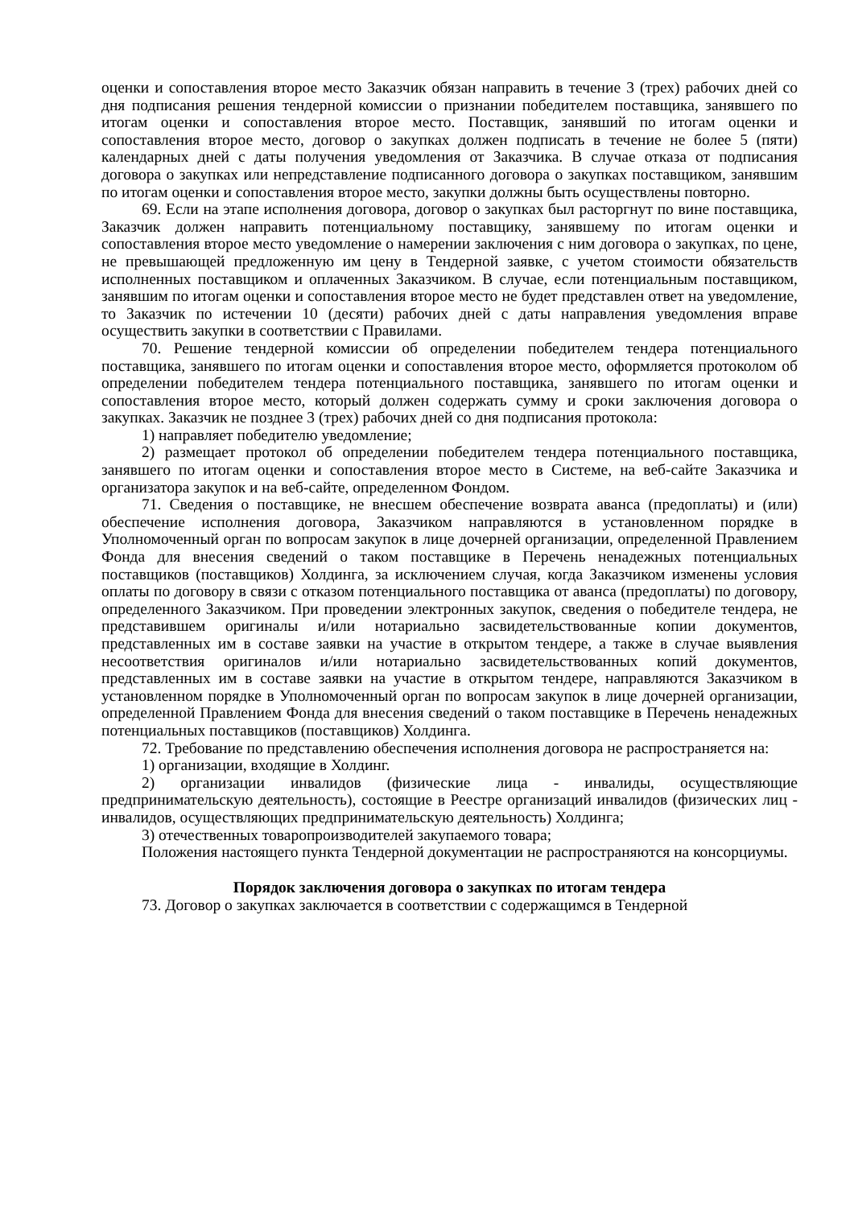оценки и сопоставления второе место Заказчик обязан направить в течение 3 (трех) рабочих дней со дня подписания решения тендерной комиссии о признании победителем поставщика, занявшего по итогам оценки и сопоставления второе место. Поставщик, занявший по итогам оценки и сопоставления второе место, договор о закупках должен подписать в течение не более 5 (пяти) календарных дней с даты получения уведомления от Заказчика. В случае отказа от подписания договора о закупках или непредставление подписанного договора о закупках поставщиком, занявшим по итогам оценки и сопоставления второе место, закупки должны быть осуществлены повторно.
69. Если на этапе исполнения договора, договор о закупках был расторгнут по вине поставщика, Заказчик должен направить потенциальному поставщику, занявшему по итогам оценки и сопоставления второе место уведомление о намерении заключения с ним договора о закупках, по цене, не превышающей предложенную им цену в Тендерной заявке, с учетом стоимости обязательств исполненных поставщиком и оплаченных Заказчиком. В случае, если потенциальным поставщиком, занявшим по итогам оценки и сопоставления второе место не будет представлен ответ на уведомление, то Заказчик по истечении 10 (десяти) рабочих дней с даты направления уведомления вправе осуществить закупки в соответствии с Правилами.
70. Решение тендерной комиссии об определении победителем тендера потенциального поставщика, занявшего по итогам оценки и сопоставления второе место, оформляется протоколом об определении победителем тендера потенциального поставщика, занявшего по итогам оценки и сопоставления второе место, который должен содержать сумму и сроки заключения договора о закупках. Заказчик не позднее 3 (трех) рабочих дней со дня подписания протокола:
1) направляет победителю уведомление;
2) размещает протокол об определении победителем тендера потенциального поставщика, занявшего по итогам оценки и сопоставления второе место в Системе, на веб-сайте Заказчика и организатора закупок и на веб-сайте, определенном Фондом.
71. Сведения о поставщике, не внесшем обеспечение возврата аванса (предоплаты) и (или) обеспечение исполнения договора, Заказчиком направляются в установленном порядке в Уполномоченный орган по вопросам закупок в лице дочерней организации, определенной Правлением Фонда для внесения сведений о таком поставщике в Перечень ненадежных потенциальных поставщиков (поставщиков) Холдинга, за исключением случая, когда Заказчиком изменены условия оплаты по договору в связи с отказом потенциального поставщика от аванса (предоплаты) по договору, определенного Заказчиком. При проведении электронных закупок, сведения о победителе тендера, не представившем оригиналы и/или нотариально засвидетельствованные копии документов, представленных им в составе заявки на участие в открытом тендере, а также в случае выявления несоответствия оригиналов и/или нотариально засвидетельствованных копий документов, представленных им в составе заявки на участие в открытом тендере, направляются Заказчиком в установленном порядке в Уполномоченный орган по вопросам закупок в лице дочерней организации, определенной Правлением Фонда для внесения сведений о таком поставщике в Перечень ненадежных потенциальных поставщиков (поставщиков) Холдинга.
72. Требование по представлению обеспечения исполнения договора не распространяется на:
1) организации, входящие в Холдинг.
2) организации инвалидов (физические лица - инвалиды, осуществляющие предпринимательскую деятельность), состоящие в Реестре организаций инвалидов (физических лиц - инвалидов, осуществляющих предпринимательскую деятельность) Холдинга;
3) отечественных товаропроизводителей закупаемого товара;
Положения настоящего пункта Тендерной документации не распространяются на консорциумы.
Порядок заключения договора о закупках по итогам тендера
73. Договор о закупках заключается в соответствии с содержащимся в Тендерной